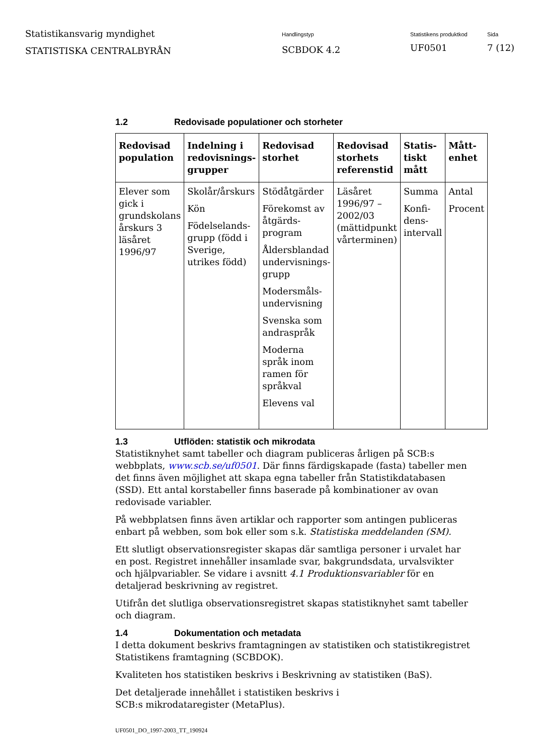Statistikansvarig myndighet
STATISTISKA CENTRALBYRÅN
Handlingstyp
SCBDOK 4.2
Statistikens produktkod
UF0501
Sida
7 (12)
1.2 Redovisade populationer och storheter
| Redovisad population | Indelning i redovisnings-grupper | Redovisad storhet | Redovisad storhets referenstid | Statis-tiskt mått | Mått-enhet |
| --- | --- | --- | --- | --- | --- |
| Elever som gick i grundskolans årskurs 3 läsåret 1996/97 | Skolår/årskurs Kön Födelselands-grupp (född i Sverige, utrikes född) | Stödåtgärder Förekomst av åtgärds-program Åldersblandad undervisnings-grupp Modersmåls-undervisning Svenska som andraspråk Moderna språk inom ramen för språkval Elevens val | Läsåret 1996/97 – 2002/03 (mättidpunkt vårterminen) | Summa Konfi-dens-intervall | Antal Procent |
1.3 Utflöden: statistik och mikrodata
Statistiknyhet samt tabeller och diagram publiceras årligen på SCB:s webbplats, www.scb.se/uf0501. Där finns färdigskapade (fasta) tabeller men det finns även möjlighet att skapa egna tabeller från Statistikdatabasen (SSD). Ett antal korstabeller finns baserade på kombinationer av ovan redovisade variabler.
På webbplatsen finns även artiklar och rapporter som antingen publiceras enbart på webben, som bok eller som s.k. Statistiska meddelanden (SM).
Ett slutligt observationsregister skapas där samtliga personer i urvalet har en post. Registret innehåller insamlade svar, bakgrundsdata, urvalsvikter och hjälpvariabler. Se vidare i avsnitt 4.1 Produktionsvariabler för en detaljerad beskrivning av registret.
Utifrån det slutliga observationsregistret skapas statistiknyhet samt tabeller och diagram.
1.4 Dokumentation och metadata
I detta dokument beskrivs framtagningen av statistiken och statistikregistret Statistikens framtagning (SCBDOK).
Kvaliteten hos statistiken beskrivs i Beskrivning av statistiken (BaS).
Det detaljerade innehållet i statistiken beskrivs i
SCB:s mikrodataregister (MetaPlus).
UF0501_DO_1997-2003_TT_190924